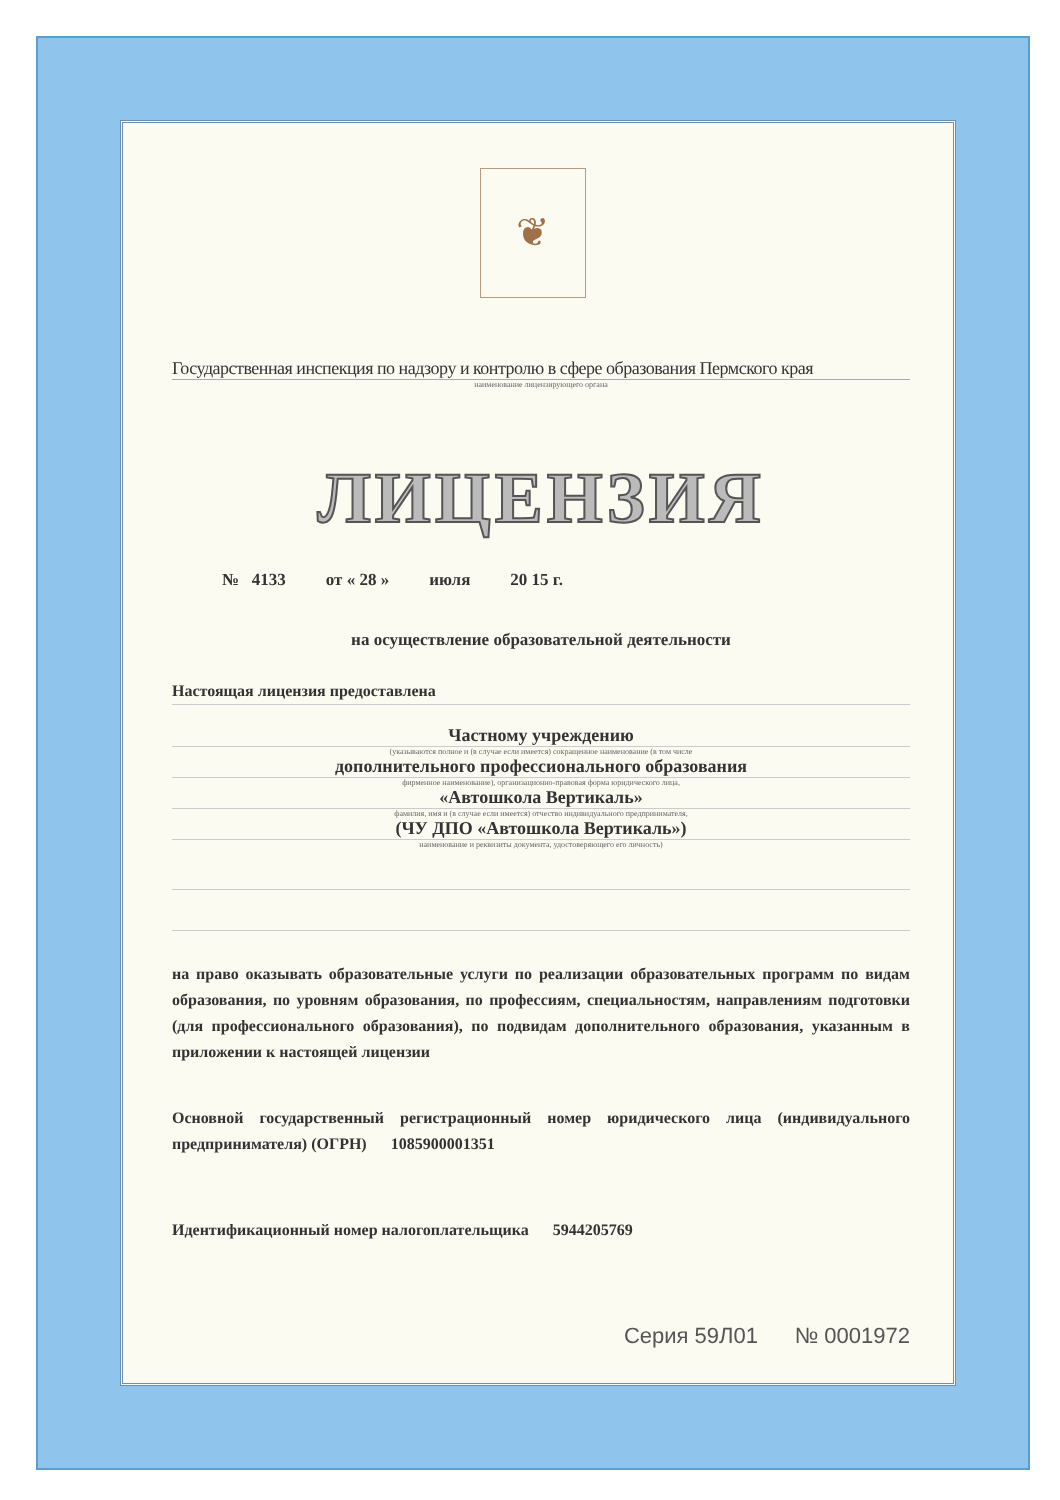❦
Государственная инспекция по надзору и контролю в сфере образования Пермского края
наименование лицензирующего органа
ЛИЦЕНЗИЯ
№ 4133 от « 28 » июля 20 15 г.
на осуществление образовательной деятельности
Настоящая лицензия предоставлена
Частному учреждению
(указываются полное и (в случае если имеется) сокращенное наименование (в том числе
дополнительного профессионального образования
фирменное наименование), организационно-правовая форма юридического лица,
«Автошкола Вертикаль»
фамилия, имя и (в случае если имеется) отчество индивидуального предпринимателя,
(ЧУ ДПО «Автошкола Вертикаль»)
наименование и реквизиты документа, удостоверяющего его личность)
на право оказывать образовательные услуги по реализации образовательных программ по видам образования, по уровням образования, по профессиям, специальностям, направлениям подготовки (для профессионального образования), по подвидам дополнительного образования, указанным в приложении к настоящей лицензии
Основной государственный регистрационный номер юридического лица (индивидуального предпринимателя) (ОГРН) 1085900001351
Идентификационный номер налогоплательщика 5944205769
Серия 59Л01 № 0001972